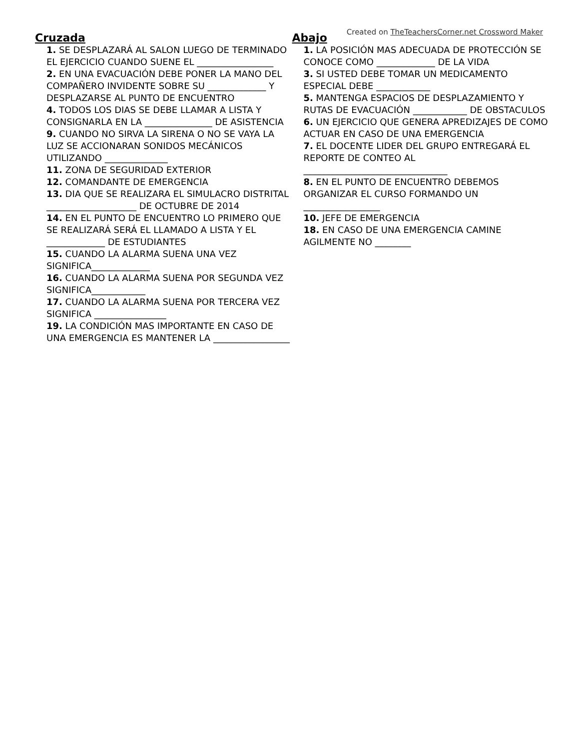Created on TheTeachersCorner.net Crossword Maker
Cruzada
1. SE DESPLAZARÁ AL SALON LUEGO DE TERMINADO EL EJERCICIO CUANDO SUENE EL _________________
2. EN UNA EVACUACIÓN DEBE PONER LA MANO DEL COMPAÑERO INVIDENTE SOBRE SU _____________ Y DESPLAZARSE AL PUNTO DE ENCUENTRO
4. TODOS LOS DIAS SE DEBE LLAMAR A LISTA Y CONSIGNARLA EN LA _______________ DE ASISTENCIA
9. CUANDO NO SIRVA LA SIRENA O NO SE VAYA LA LUZ SE ACCIONARAN SONIDOS MECÁNICOS UTILIZANDO ______________
11. ZONA DE SEGURIDAD EXTERIOR
12. COMANDANTE DE EMERGENCIA
13. DIA QUE SE REALIZARA EL SIMULACRO DISTRITAL ____________________ DE OCTUBRE DE 2014
14. EN EL PUNTO DE ENCUENTRO LO PRIMERO QUE SE REALIZARÁ SERÁ EL LLAMADO A LISTA Y EL _____________ DE ESTUDIANTES
15. CUANDO LA ALARMA SUENA UNA VEZ SIGNIFICA_____________
16. CUANDO LA ALARMA SUENA POR SEGUNDA VEZ SIGNIFICA____________
17. CUANDO LA ALARMA SUENA POR TERCERA VEZ SIGNIFICA ________________
19. LA CONDICIÓN MAS IMPORTANTE EN CASO DE UNA EMERGENCIA ES MANTENER LA _________________
Abajo
1. LA POSICIÓN MAS ADECUADA DE PROTECCIÓN SE CONOCE COMO _____________ DE LA VIDA
3. SI USTED DEBE TOMAR UN MEDICAMENTO ESPECIAL DEBE ____________
5. MANTENGA ESPACIOS DE DESPLAZAMIENTO Y RUTAS DE EVACUACIÓN ____________ DE OBSTACULOS
6. UN EJERCICIO QUE GENERA APREDIZAJES DE COMO ACTUAR EN CASO DE UNA EMERGENCIA
7. EL DOCENTE LIDER DEL GRUPO ENTREGARÁ EL REPORTE DE CONTEO AL ________________________________
8. EN EL PUNTO DE ENCUENTRO DEBEMOS ORGANIZAR EL CURSO FORMANDO UN _________________
10. JEFE DE EMERGENCIA
18. EN CASO DE UNA EMERGENCIA CAMINE AGILMENTE NO ________